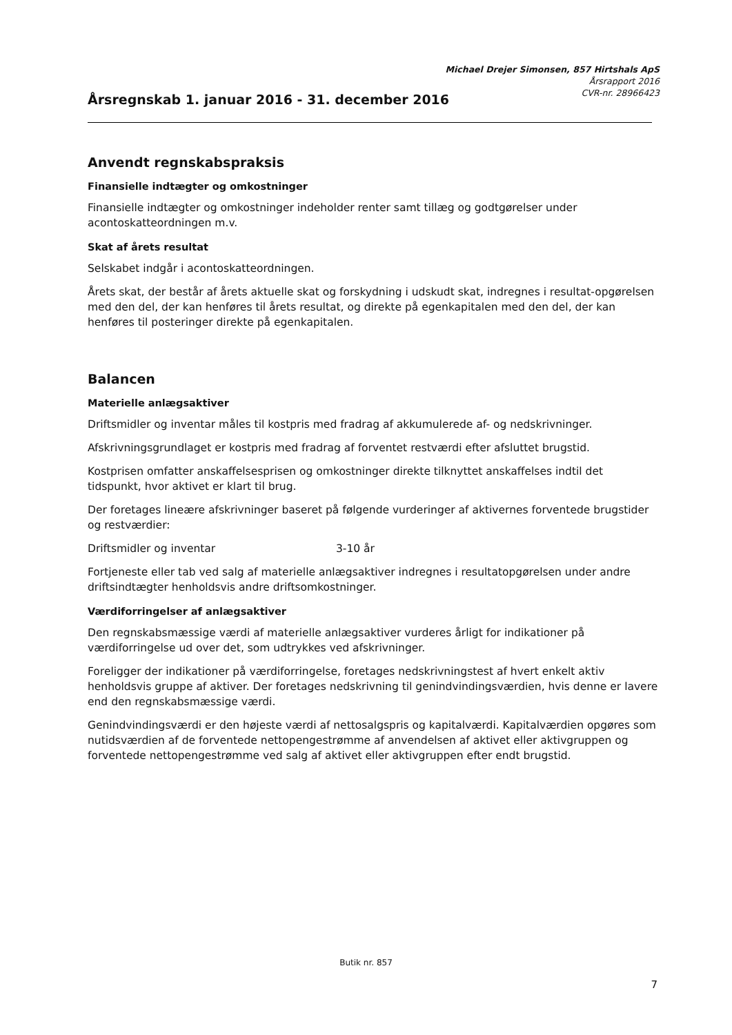Michael Drejer Simonsen, 857 Hirtshals ApS
Årsrapport 2016
CVR-nr. 28966423
Årsregnskab 1. januar 2016 - 31. december 2016
Anvendt regnskabspraksis
Finansielle indtægter og omkostninger
Finansielle indtægter og omkostninger indeholder renter samt tillæg og godtgørelser under acontoskatteordningen m.v.
Skat af årets resultat
Selskabet indgår i acontoskatteordningen.
Årets skat, der består af årets aktuelle skat og forskydning i udskudt skat, indregnes i resultat-opgørelsen med den del, der kan henføres til årets resultat, og direkte på egenkapitalen med den del, der kan henføres til posteringer direkte på egenkapitalen.
Balancen
Materielle anlægsaktiver
Driftsmidler og inventar måles til kostpris med fradrag af akkumulerede af- og nedskrivninger.
Afskrivningsgrundlaget er kostpris med fradrag af forventet restværdi efter afsluttet brugstid.
Kostprisen omfatter anskaffelsesprisen og omkostninger direkte tilknyttet anskaffelses indtil det tidspunkt, hvor aktivet er klart til brug.
Der foretages lineære afskrivninger baseret på følgende vurderinger af aktivernes forventede brugstider og restværdier:
Driftsmidler og inventar 3-10 år
Fortjeneste eller tab ved salg af materielle anlægsaktiver indregnes i resultatopgørelsen under andre driftsindtægter henholdsvis andre driftsomkostninger.
Værdiforringelser af anlægsaktiver
Den regnskabsmæssige værdi af materielle anlægsaktiver vurderes årligt for indikationer på værdiforringelse ud over det, som udtrykkes ved afskrivninger.
Foreligger der indikationer på værdiforringelse, foretages nedskrivningstest af hvert enkelt aktiv henholdsvis gruppe af aktiver. Der foretages nedskrivning til genindvindingsværdien, hvis denne er lavere end den regnskabsmæssige værdi.
Genindvindingsværdi er den højeste værdi af nettosalgspris og kapitalværdi. Kapitalværdien opgøres som nutidsværdien af de forventede nettopengestrømme af anvendelsen af aktivet eller aktivgruppen og forventede nettopengestrømme ved salg af aktivet eller aktivgruppen efter endt brugstid.
Butik nr. 857
7